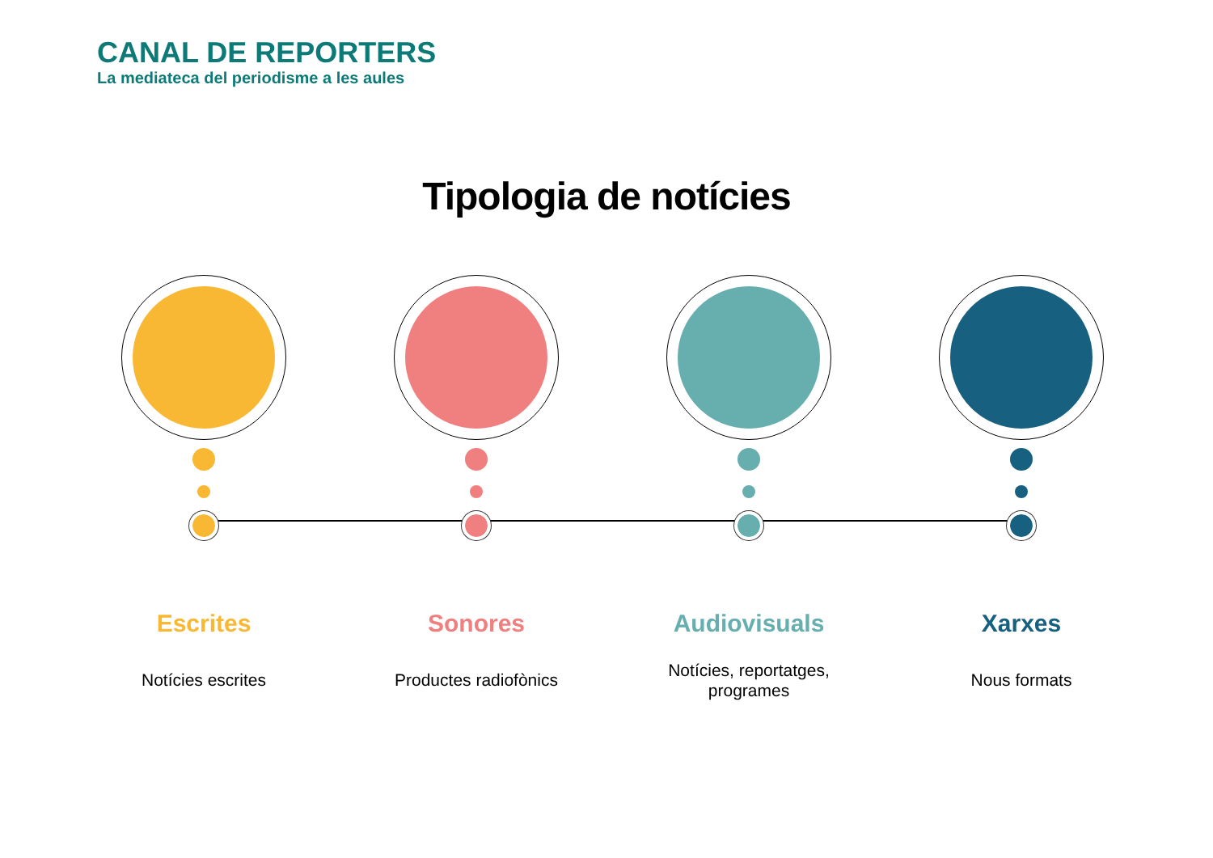CANAL DE REPORTERS
La mediateca del periodisme a les aules
Tipologia de notícies
Escrites
Notícies escrites
Sonores
Productes radiofònics
Audiovisuals
Notícies, reportatges,
programes
Xarxes
Nous formats